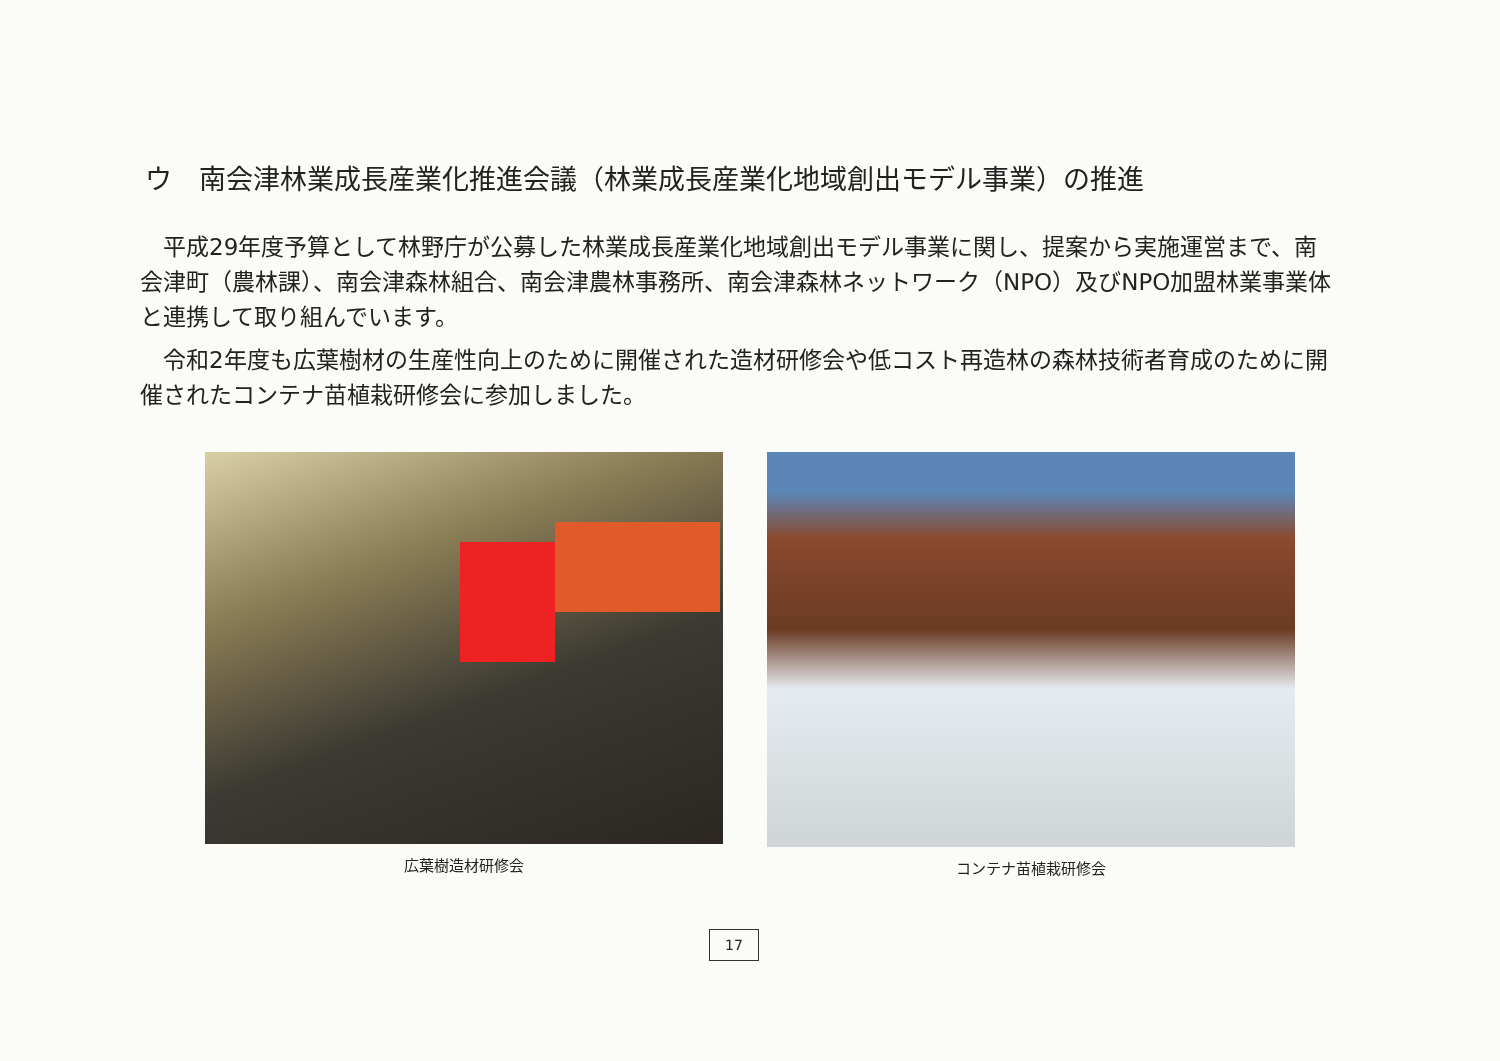ウ　南会津林業成長産業化推進会議（林業成長産業化地域創出モデル事業）の推進
平成29年度予算として林野庁が公募した林業成長産業化地域創出モデル事業に関し、提案から実施運営まで、南会津町（農林課）、南会津森林組合、南会津農林事務所、南会津森林ネットワーク（NPO）及びNPO加盟林業事業体と連携して取り組んでいます。
令和2年度も広葉樹材の生産性向上のために開催された造材研修会や低コスト再造林の森林技術者育成のために開催されたコンテナ苗植栽研修会に参加しました。
広葉樹造材研修会 コンテナ苗植栽研修会
17